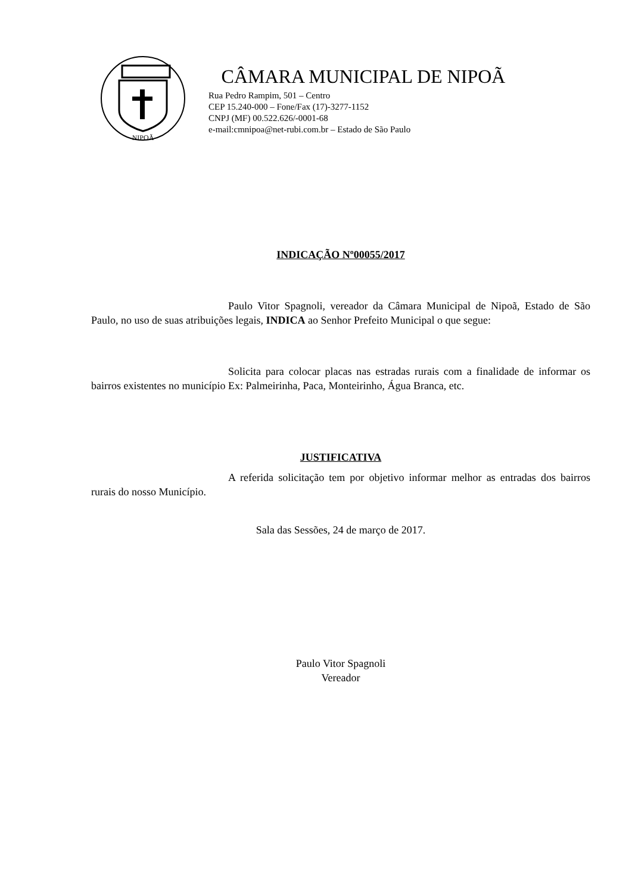NIPOÃ
CÂMARA MUNICIPAL DE NIPOÃ
Rua Pedro Rampim, 501 – Centro
CEP 15.240-000 – Fone/Fax (17)-3277-1152
CNPJ (MF) 00.522.626/-0001-68
e-mail:cmnipoa@net-rubi.com.br – Estado de São Paulo
INDICAÇÃO Nº00055/2017
Paulo Vitor Spagnoli, vereador da Câmara Municipal de Nipoã, Estado de São Paulo, no uso de suas atribuições legais, INDICA ao Senhor Prefeito Municipal o que segue:
Solicita para colocar placas nas estradas rurais com a finalidade de informar os bairros existentes no município Ex: Palmeirinha, Paca, Monteirinho, Água Branca, etc.
JUSTIFICATIVA
A referida solicitação tem por objetivo informar melhor as entradas dos bairros rurais do nosso Município.
Sala das Sessões, 24 de março de 2017.
Paulo Vitor Spagnoli
Vereador